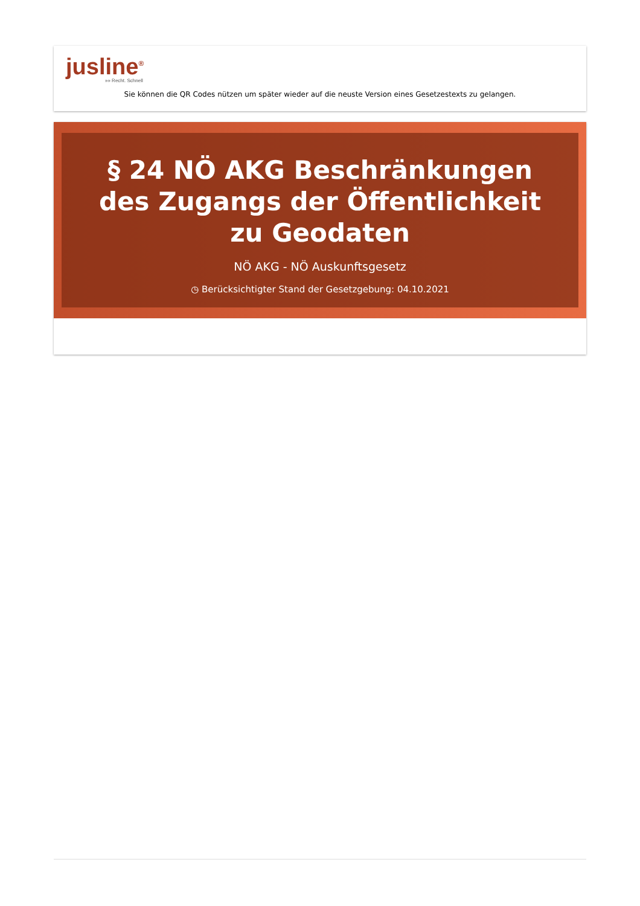jusline<sup>®</sup>
»» Recht. Schnell
Sie können die QR Codes nützen um später wieder auf die neuste Version eines Gesetzestexts zu gelangen.
§ 24 NÖ AKG Beschränkungen des Zugangs der Öffentlichkeit zu Geodaten
NÖ AKG - NÖ Auskunftsgesetz
◷ Berücksichtigter Stand der Gesetzgebung: 04.10.2021